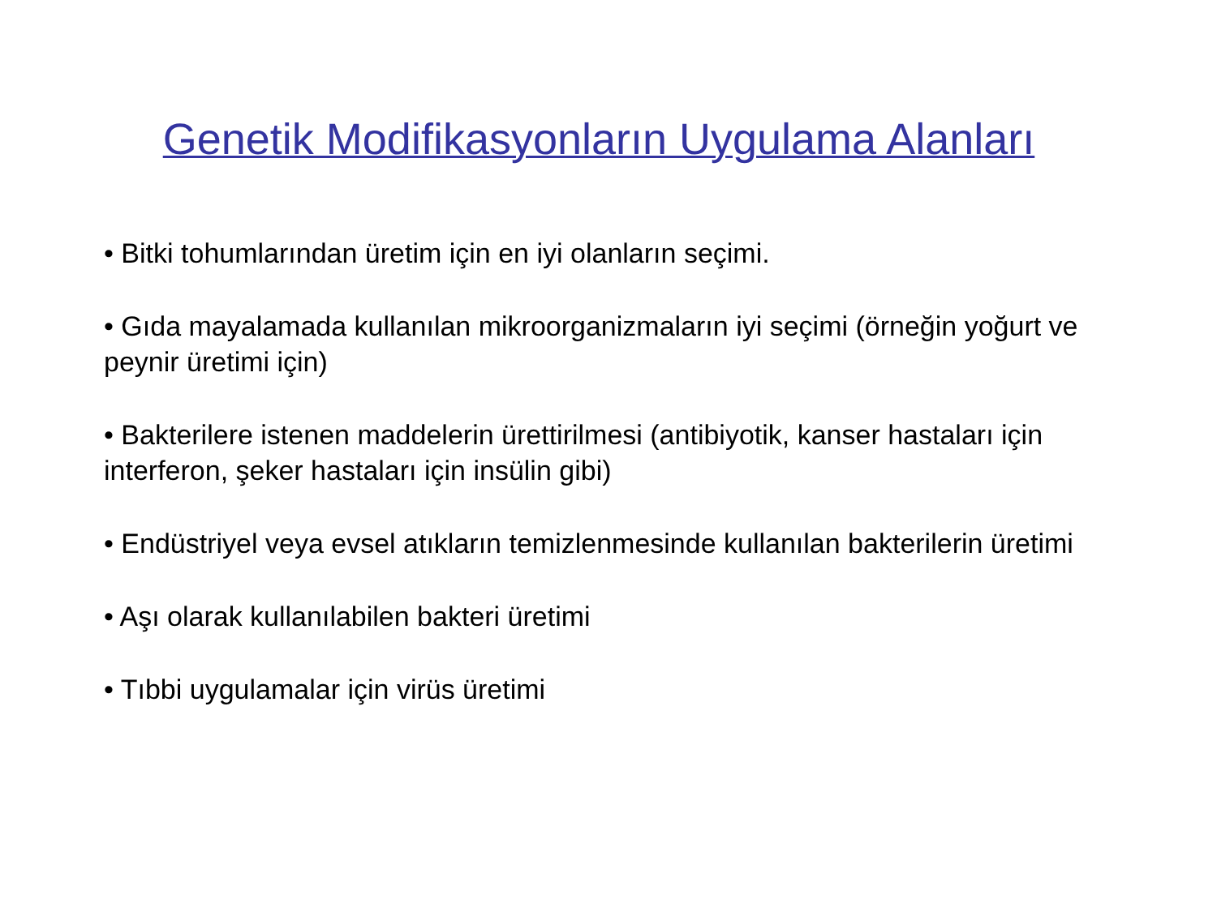Genetik Modifikasyonların Uygulama Alanları
• Bitki tohumlarından üretim için en iyi olanların seçimi.
• Gıda mayalamada kullanılan mikroorganizmaların iyi seçimi (örneğin yoğurt ve peynir üretimi için)
• Bakterilere istenen maddelerin ürettirilmesi (antibiyotik, kanser hastaları için interferon, şeker hastaları için insülin gibi)
• Endüstriyel veya evsel atıkların temizlenmesinde kullanılan bakterilerin üretimi
• Aşı olarak kullanılabilen bakteri üretimi
• Tıbbi uygulamalar için virüs üretimi